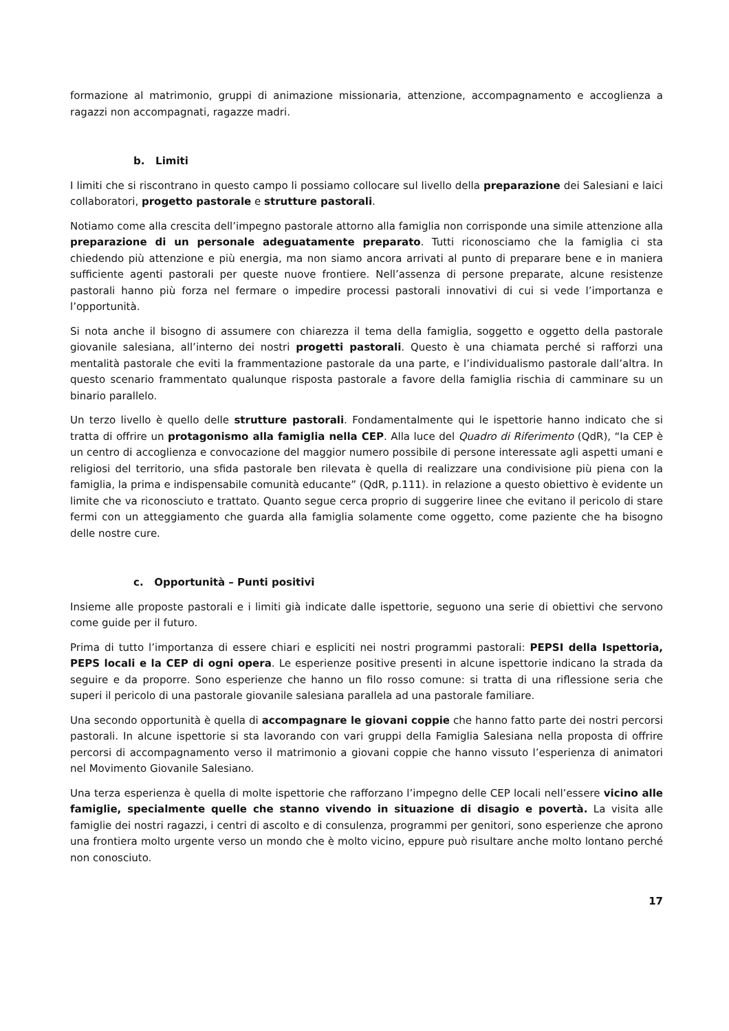formazione al matrimonio, gruppi di animazione missionaria, attenzione, accompagnamento e accoglienza a ragazzi non accompagnati, ragazze madri.
b. Limiti
I limiti che si riscontrano in questo campo li possiamo collocare sul livello della preparazione dei Salesiani e laici collaboratori, progetto pastorale e strutture pastorali.
Notiamo come alla crescita dell’impegno pastorale attorno alla famiglia non corrisponde una simile attenzione alla preparazione di un personale adeguatamente preparato. Tutti riconosciamo che la famiglia ci sta chiedendo più attenzione e più energia, ma non siamo ancora arrivati al punto di preparare bene e in maniera sufficiente agenti pastorali per queste nuove frontiere. Nell’assenza di persone preparate, alcune resistenze pastorali hanno più forza nel fermare o impedire processi pastorali innovativi di cui si vede l’importanza e l’opportunità.
Si nota anche il bisogno di assumere con chiarezza il tema della famiglia, soggetto e oggetto della pastorale giovanile salesiana, all’interno dei nostri progetti pastorali. Questo è una chiamata perché si rafforzi una mentalità pastorale che eviti la frammentazione pastorale da una parte, e l’individualismo pastorale dall’altra. In questo scenario frammentato qualunque risposta pastorale a favore della famiglia rischia di camminare su un binario parallelo.
Un terzo livello è quello delle strutture pastorali. Fondamentalmente qui le ispettorie hanno indicato che si tratta di offrire un protagonismo alla famiglia nella CEP. Alla luce del Quadro di Riferimento (QdR), “la CEP è un centro di accoglienza e convocazione del maggior numero possibile di persone interessate agli aspetti umani e religiosi del territorio, una sfida pastorale ben rilevata è quella di realizzare una condivisione più piena con la famiglia, la prima e indispensabile comunità educante” (QdR, p.111). in relazione a questo obiettivo è evidente un limite che va riconosciuto e trattato. Quanto segue cerca proprio di suggerire linee che evitano il pericolo di stare fermi con un atteggiamento che guarda alla famiglia solamente come oggetto, come paziente che ha bisogno delle nostre cure.
c. Opportunità – Punti positivi
Insieme alle proposte pastorali e i limiti già indicate dalle ispettorie, seguono una serie di obiettivi che servono come guide per il futuro.
Prima di tutto l’importanza di essere chiari e espliciti nei nostri programmi pastorali: PEPSI della Ispettoria, PEPS locali e la CEP di ogni opera. Le esperienze positive presenti in alcune ispettorie indicano la strada da seguire e da proporre. Sono esperienze che hanno un filo rosso comune: si tratta di una riflessione seria che superi il pericolo di una pastorale giovanile salesiana parallela ad una pastorale familiare.
Una secondo opportunità è quella di accompagnare le giovani coppie che hanno fatto parte dei nostri percorsi pastorali. In alcune ispettorie si sta lavorando con vari gruppi della Famiglia Salesiana nella proposta di offrire percorsi di accompagnamento verso il matrimonio a giovani coppie che hanno vissuto l’esperienza di animatori nel Movimento Giovanile Salesiano.
Una terza esperienza è quella di molte ispettorie che rafforzano l’impegno delle CEP locali nell’essere vicino alle famiglie, specialmente quelle che stanno vivendo in situazione di disagio e povertà. La visita alle famiglie dei nostri ragazzi, i centri di ascolto e di consulenza, programmi per genitori, sono esperienze che aprono una frontiera molto urgente verso un mondo che è molto vicino, eppure può risultare anche molto lontano perché non conosciuto.
17